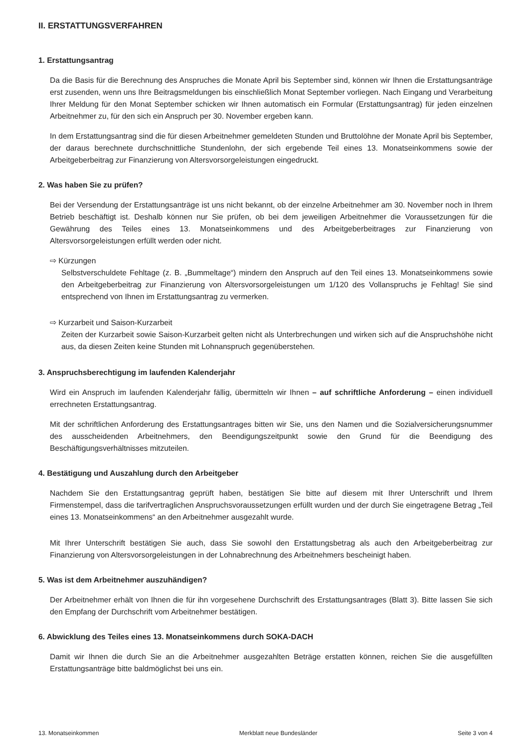II. ERSTATTUNGSVERFAHREN
1. Erstattungsantrag
Da die Basis für die Berechnung des Anspruches die Monate April bis September sind, können wir Ihnen die Erstattungsanträge erst zusenden, wenn uns Ihre Beitragsmeldungen bis einschließlich Monat September vorliegen. Nach Eingang und Verarbeitung Ihrer Meldung für den Monat September schicken wir Ihnen automatisch ein Formular (Erstattungsantrag) für jeden einzelnen Arbeitnehmer zu, für den sich ein Anspruch per 30. November ergeben kann.
In dem Erstattungsantrag sind die für diesen Arbeitnehmer gemeldeten Stunden und Bruttolöhne der Monate April bis September, der daraus berechnete durchschnittliche Stundenlohn, der sich ergebende Teil eines 13. Monatseinkommens sowie der Arbeitgeberbeitrag zur Finanzierung von Altersvorsorgeleistungen eingedruckt.
2. Was haben Sie zu prüfen?
Bei der Versendung der Erstattungsanträge ist uns nicht bekannt, ob der einzelne Arbeitnehmer am 30. November noch in Ihrem Betrieb beschäftigt ist. Deshalb können nur Sie prüfen, ob bei dem jeweiligen Arbeitnehmer die Voraussetzungen für die Gewährung des Teiles eines 13. Monatseinkommens und des Arbeitgeberbeitrages zur Finanzierung von Altersvorsorgeleistungen erfüllt werden oder nicht.
⇨ Kürzungen
Selbstverschuldete Fehltage (z. B. „Bummeltage“) mindern den Anspruch auf den Teil eines 13. Monatseinkommens sowie den Arbeitgeberbeitrag zur Finanzierung von Altersvorsorgeleistungen um 1/120 des Vollanspruchs je Fehltag! Sie sind entsprechend von Ihnen im Erstattungsantrag zu vermerken.
⇨ Kurzarbeit und Saison-Kurzarbeit
Zeiten der Kurzarbeit sowie Saison-Kurzarbeit gelten nicht als Unterbrechungen und wirken sich auf die Anspruchshöhe nicht aus, da diesen Zeiten keine Stunden mit Lohnanspruch gegenüberstehen.
3. Anspruchsberechtigung im laufenden Kalenderjahr
Wird ein Anspruch im laufenden Kalenderjahr fällig, übermitteln wir Ihnen – auf schriftliche Anforderung – einen individuell errechneten Erstattungsantrag.
Mit der schriftlichen Anforderung des Erstattungsantrages bitten wir Sie, uns den Namen und die Sozialversicherungsnummer des ausscheidenden Arbeitnehmers, den Beendigungszeitpunkt sowie den Grund für die Beendigung des Beschäftigungsverhältnisses mitzuteilen.
4. Bestätigung und Auszahlung durch den Arbeitgeber
Nachdem Sie den Erstattungsantrag geprüft haben, bestätigen Sie bitte auf diesem mit Ihrer Unterschrift und Ihrem Firmenstempel, dass die tarifvertraglichen Anspruchsvoraussetzungen erfüllt wurden und der durch Sie eingetragene Betrag „Teil eines 13. Monatseinkommens“ an den Arbeitnehmer ausgezahlt wurde.
Mit Ihrer Unterschrift bestätigen Sie auch, dass Sie sowohl den Erstattungsbetrag als auch den Arbeitgeberbeitrag zur Finanzierung von Altersvorsorgeleistungen in der Lohnabrechnung des Arbeitnehmers bescheinigt haben.
5. Was ist dem Arbeitnehmer auszuhändigen?
Der Arbeitnehmer erhält von Ihnen die für ihn vorgesehene Durchschrift des Erstattungsantrages (Blatt 3). Bitte lassen Sie sich den Empfang der Durchschrift vom Arbeitnehmer bestätigen.
6. Abwicklung des Teiles eines 13. Monatseinkommens durch SOKA-DACH
Damit wir Ihnen die durch Sie an die Arbeitnehmer ausgezahlten Beträge erstatten können, reichen Sie die ausgefüllten Erstattungsanträge bitte baldmöglichst bei uns ein.
13. Monatseinkommen Merkblatt neue Bundesländer Seite 3 von 4